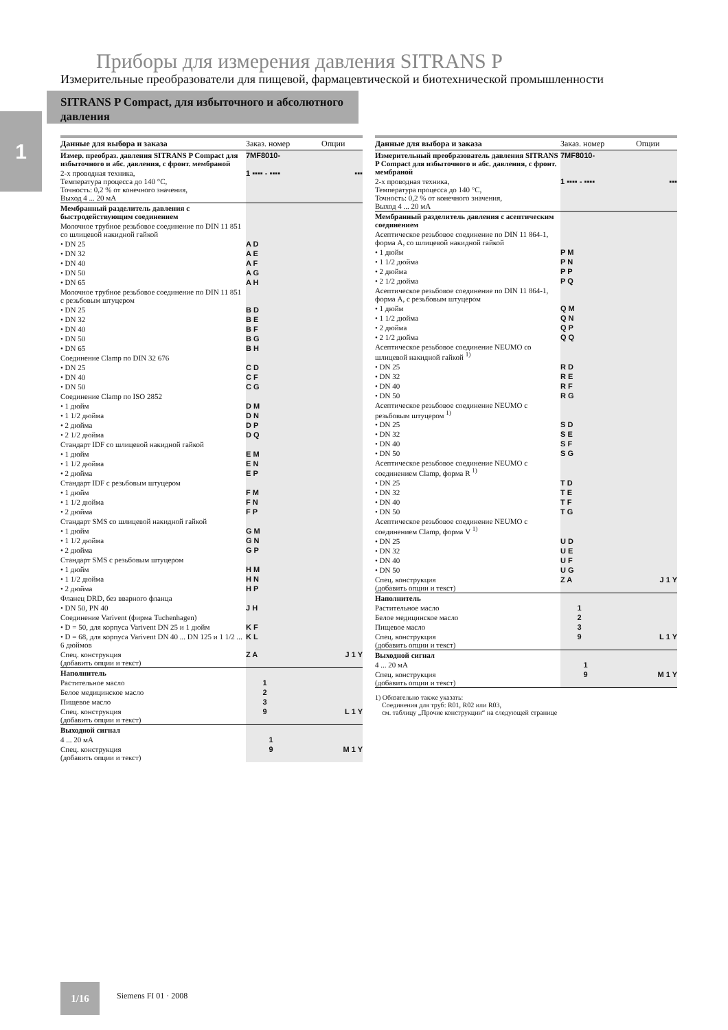1
Приборы для измерения давления SITRANS P
Измерительные преобразователи для пищевой, фармацевтической и биотехнической промышленности
SITRANS P Compact, для избыточного и абсолютного давления
| Данные для выбора и заказа | Заказ. номер | Опции |
| --- | --- | --- |
| Измер. преобраз. давления SITRANS P Compact для избыточного и абс. давления, с фронт. мембраной | 7MF8010- | |
| 2-х проводная техника, Температура процесса до 140 °C, Точность: 0,2 % от конечного значения, Выход 4 ... 20 мА | 1 ▪▪▪▪ - ▪▪▪▪ | ▪▪▪ |
| Мембранный разделитель давления с быстродействующим соединением | | |
| Молочное трубное резьбовое соединение по DIN 11 851 со шлицевой накидной гайкой | | |
| • DN 25 | A D | |
| • DN 32 | A E | |
| • DN 40 | A F | |
| • DN 50 | A G | |
| • DN 65 | A H | |
| Молочное трубное резьбовое соединение по DIN 11 851 с резьбовым штуцером | | |
| • DN 25 | B D | |
| • DN 32 | B E | |
| • DN 40 | B F | |
| • DN 50 | B G | |
| • DN 65 | B H | |
| Соединение Clamp по DIN 32 676 | | |
| • DN 25 | C D | |
| • DN 40 | C F | |
| • DN 50 | C G | |
| Соединение Clamp по ISO 2852 | | |
| • 1 дюйм | D M | |
| • 1 1/2 дюйма | D N | |
| • 2 дюйма | D P | |
| • 2 1/2 дюйма | D Q | |
| Стандарт IDF со шлицевой накидной гайкой | | |
| • 1 дюйм | E M | |
| • 1 1/2 дюйма | E N | |
| • 2 дюйма | E P | |
| Стандарт IDF с резьбовым штуцером | | |
| • 1 дюйм | F M | |
| • 1 1/2 дюйма | F N | |
| • 2 дюйма | F P | |
| Стандарт SMS со шлицевой накидной гайкой | | |
| • 1 дюйм | G M | |
| • 1 1/2 дюйма | G N | |
| • 2 дюйма | G P | |
| Стандарт SMS с резьбовым штуцером | | |
| • 1 дюйм | H M | |
| • 1 1/2 дюйма | H N | |
| • 2 дюйма | H P | |
| Фланец DRD, без вварного фланца | | |
| • DN 50, PN 40 | J H | |
| Соединение Varivent (фирма Tuchenhagen) | | |
| • D = 50, для корпуса Varivent DN 25 и 1 дюйм | K F | |
| • D = 68, для корпуса Varivent DN 40 ... DN 125 и 1 1/2 ... 6 дюймов | K L | |
| Спец. конструкция (добавить опции и текст) | Z A | J 1 Y |
| Наполнитель | | |
| Растительное масло | 1 | |
| Белое медицинское масло | 2 | |
| Пищевое масло | 3 | |
| Спец. конструкция (добавить опции и текст) | 9 | L 1 Y |
| Выходной сигнал | | |
| 4 ... 20 мА | 1 | |
| Спец. конструкция (добавить опции и текст) | 9 | M 1 Y |
| Данные для выбора и заказа | Заказ. номер | Опции |
| --- | --- | --- |
| Измерительный преобразователь давления SITRANS P Compact для избыточного и абс. давления, с фронт. мембраной | 7MF8010- | |
| 2-х проводная техника, Температура процесса до 140 °C, Точность: 0,2 % от конечного значения, Выход 4 ... 20 мА | 1 ▪▪▪▪ - ▪▪▪▪ | ▪▪▪ |
| Мембранный разделитель давления с асептическим соединением | | |
| Асептическое резьбовое соединение по DIN 11 864-1, форма A, со шлицевой накидной гайкой | | |
| • 1 дюйм | P M | |
| • 1 1/2 дюйма | P N | |
| • 2 дюйма | P P | |
| • 2 1/2 дюйма | P Q | |
| Асептическое резьбовое соединение по DIN 11 864-1, форма A, с резьбовым штуцером | | |
| • 1 дюйм | Q M | |
| • 1 1/2 дюйма | Q N | |
| • 2 дюйма | Q P | |
| • 2 1/2 дюйма | Q Q | |
| Асептическое резьбовое соединение NEUMO со шлицевой накидной гайкой <sup>1)</sup> | | |
| • DN 25 | R D | |
| • DN 32 | R E | |
| • DN 40 | R F | |
| • DN 50 | R G | |
| Асептическое резьбовое соединение NEUMO с резьбовым штуцером <sup>1)</sup> | | |
| • DN 25 | S D | |
| • DN 32 | S E | |
| • DN 40 | S F | |
| • DN 50 | S G | |
| Асептическое резьбовое соединение NEUMO с соединением Clamp, форма R <sup>1)</sup> | | |
| • DN 25 | T D | |
| • DN 32 | T E | |
| • DN 40 | T F | |
| • DN 50 | T G | |
| Асептическое резьбовое соединение NEUMO с соединением Clamp, форма V <sup>1)</sup> | | |
| • DN 25 | U D | |
| • DN 32 | U E | |
| • DN 40 | U F | |
| • DN 50 | U G | |
| Спец. конструкция (добавить опции и текст) | Z A | J 1 Y |
| Наполнитель | | |
| Растительное масло | 1 | |
| Белое медицинское масло | 2 | |
| Пищевое масло | 3 | |
| Спец. конструкция (добавить опции и текст) | 9 | L 1 Y |
| Выходной сигнал | | |
| 4 ... 20 мА | 1 | |
| Спец. конструкция (добавить опции и текст) | 9 | M 1 Y |
| 1) Обязательно также указать: Соединения для труб: R01, R02 или R03, см. таблицу „Прочие конструкции“ на следующей странице | | |
1/16
Siemens FI 01 · 2008